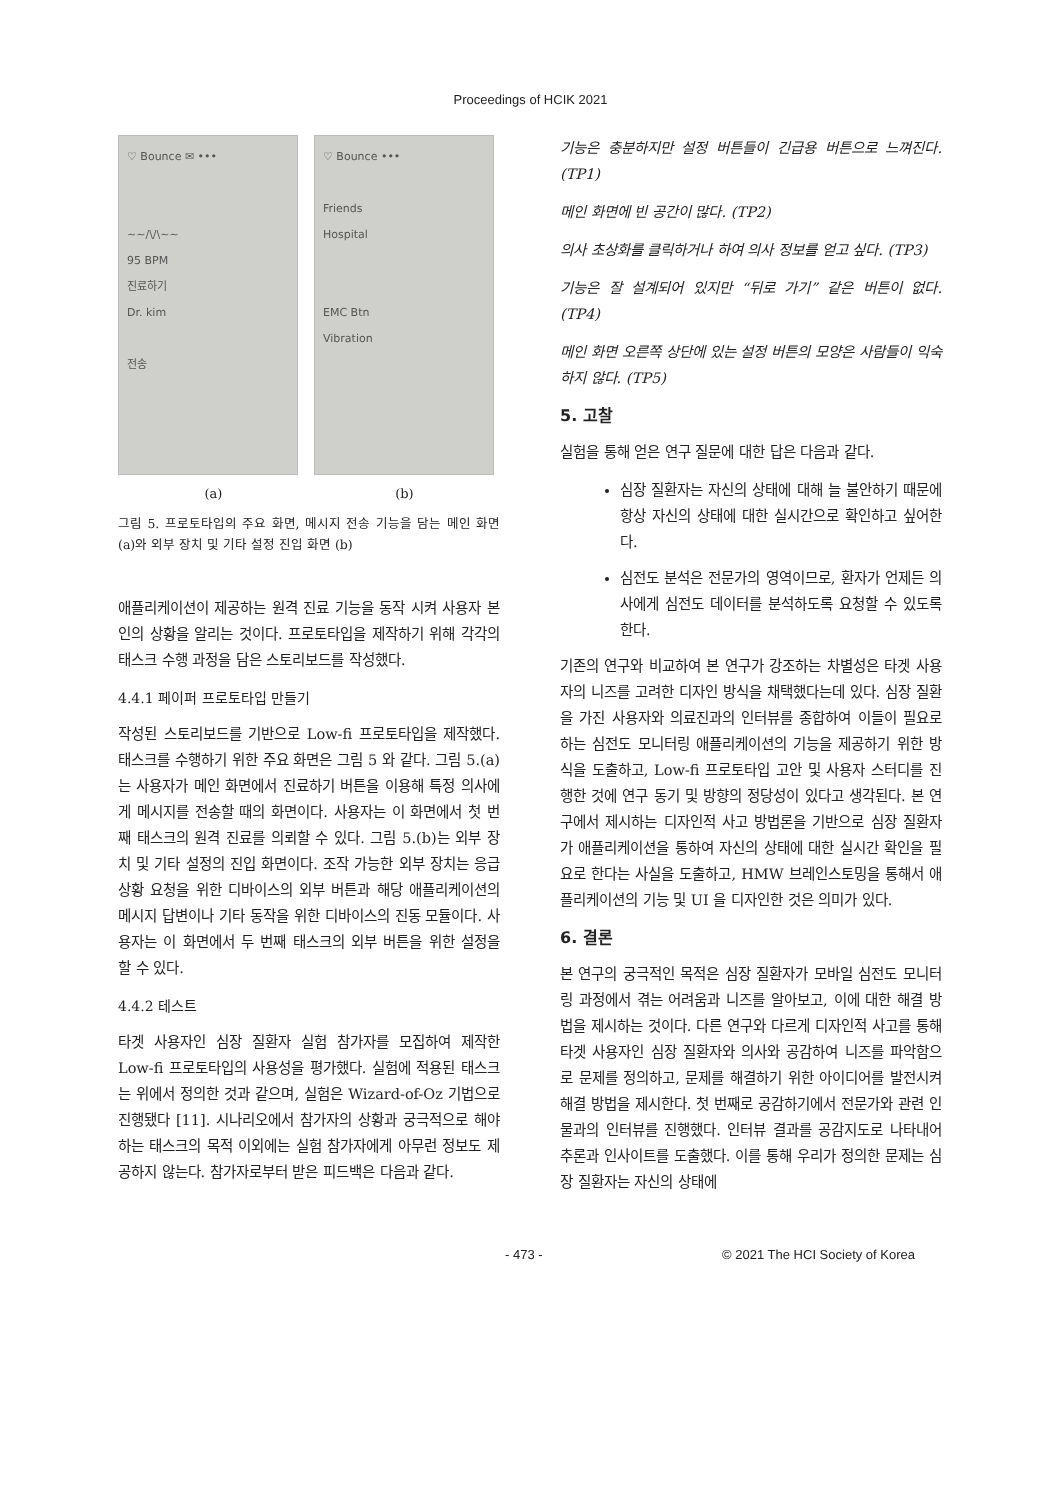Proceedings of HCIK 2021
♡ Bounce ✉ •••
~~/\/\~~
95 BPM
진료하기
Dr. kim
전송
♡ Bounce •••
Friends
Hospital
EMC Btn
Vibration
(a) (b)
그림 5. 프로토타입의 주요 화면, 메시지 전송 기능을 담는 메인 화면 (a)와 외부 장치 및 기타 설정 진입 화면 (b)
애플리케이션이 제공하는 원격 진료 기능을 동작 시켜 사용자 본인의 상황을 알리는 것이다. 프로토타입을 제작하기 위해 각각의 태스크 수행 과정을 담은 스토리보드를 작성했다.
4.4.1 페이퍼 프로토타입 만들기
작성된 스토리보드를 기반으로 Low-fi 프로토타입을 제작했다. 태스크를 수행하기 위한 주요 화면은 그림 5 와 같다. 그림 5.(a)는 사용자가 메인 화면에서 진료하기 버튼을 이용해 특정 의사에게 메시지를 전송할 때의 화면이다. 사용자는 이 화면에서 첫 번째 태스크의 원격 진료를 의뢰할 수 있다. 그림 5.(b)는 외부 장치 및 기타 설정의 진입 화면이다. 조작 가능한 외부 장치는 응급 상황 요청을 위한 디바이스의 외부 버튼과 해당 애플리케이션의 메시지 답변이나 기타 동작을 위한 디바이스의 진동 모듈이다. 사용자는 이 화면에서 두 번째 태스크의 외부 버튼을 위한 설정을 할 수 있다.
4.4.2 테스트
타겟 사용자인 심장 질환자 실험 참가자를 모집하여 제작한 Low-fi 프로토타입의 사용성을 평가했다. 실험에 적용된 태스크는 위에서 정의한 것과 같으며, 실험은 Wizard-of-Oz 기법으로 진행됐다 [11]. 시나리오에서 참가자의 상황과 궁극적으로 해야 하는 태스크의 목적 이외에는 실험 참가자에게 아무런 정보도 제공하지 않는다. 참가자로부터 받은 피드백은 다음과 같다.
기능은 충분하지만 설정 버튼들이 긴급용 버튼으로 느껴진다. (TP1)
메인 화면에 빈 공간이 많다. (TP2)
의사 초상화를 클릭하거나 하여 의사 정보를 얻고 싶다. (TP3)
기능은 잘 설계되어 있지만 “뒤로 가기” 같은 버튼이 없다. (TP4)
메인 화면 오른쪽 상단에 있는 설정 버튼의 모양은 사람들이 익숙하지 않다. (TP5)
5. 고찰
실험을 통해 얻은 연구 질문에 대한 답은 다음과 같다.
심장 질환자는 자신의 상태에 대해 늘 불안하기 때문에 항상 자신의 상태에 대한 실시간으로 확인하고 싶어한다.
심전도 분석은 전문가의 영역이므로, 환자가 언제든 의사에게 심전도 데이터를 분석하도록 요청할 수 있도록 한다.
기존의 연구와 비교하여 본 연구가 강조하는 차별성은 타겟 사용자의 니즈를 고려한 디자인 방식을 채택했다는데 있다. 심장 질환을 가진 사용자와 의료진과의 인터뷰를 종합하여 이들이 필요로 하는 심전도 모니터링 애플리케이션의 기능을 제공하기 위한 방식을 도출하고, Low-fi 프로토타입 고안 및 사용자 스터디를 진행한 것에 연구 동기 및 방향의 정당성이 있다고 생각된다. 본 연구에서 제시하는 디자인적 사고 방법론을 기반으로 심장 질환자가 애플리케이션을 통하여 자신의 상태에 대한 실시간 확인을 필요로 한다는 사실을 도출하고, HMW 브레인스토밍을 통해서 애플리케이션의 기능 및 UI 을 디자인한 것은 의미가 있다.
6. 결론
본 연구의 궁극적인 목적은 심장 질환자가 모바일 심전도 모니터링 과정에서 겪는 어려움과 니즈를 알아보고, 이에 대한 해결 방법을 제시하는 것이다. 다른 연구와 다르게 디자인적 사고를 통해 타겟 사용자인 심장 질환자와 의사와 공감하여 니즈를 파악함으로 문제를 정의하고, 문제를 해결하기 위한 아이디어를 발전시켜 해결 방법을 제시한다. 첫 번째로 공감하기에서 전문가와 관련 인물과의 인터뷰를 진행했다. 인터뷰 결과를 공감지도로 나타내어 추론과 인사이트를 도출했다. 이를 통해 우리가 정의한 문제는 심장 질환자는 자신의 상태에
- 473 - © 2021 The HCI Society of Korea